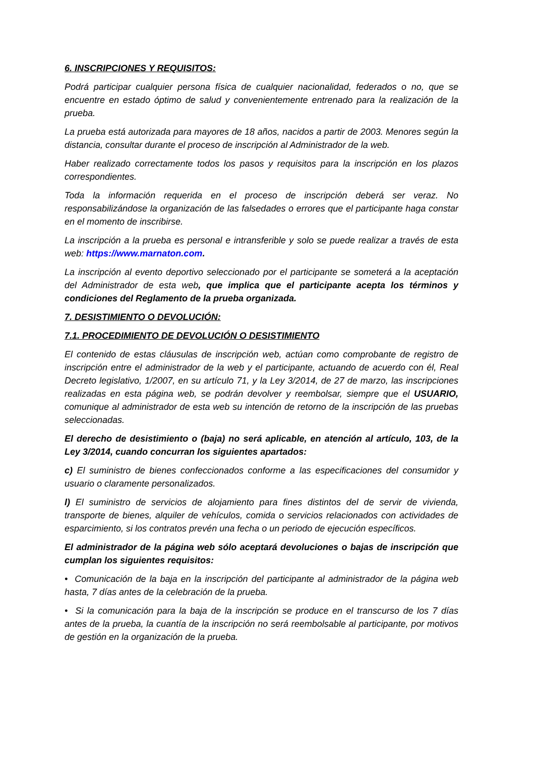6. INSCRIPCIONES Y REQUISITOS:
Podrá participar cualquier persona física de cualquier nacionalidad, federados o no, que se encuentre en estado óptimo de salud y convenientemente entrenado para la realización de la prueba.
La prueba está autorizada para mayores de 18 años, nacidos a partir de 2003. Menores según la distancia, consultar durante el proceso de inscripción al Administrador de la web.
Haber realizado correctamente todos los pasos y requisitos para la inscripción en los plazos correspondientes.
Toda la información requerida en el proceso de inscripción deberá ser veraz. No responsabilizándose la organización de las falsedades o errores que el participante haga constar en el momento de inscribirse.
La inscripción a la prueba es personal e intransferible y solo se puede realizar a través de esta web: https://www.marnaton.com.
La inscripción al evento deportivo seleccionado por el participante se someterá a la aceptación del Administrador de esta web, que implica que el participante acepta los términos y condiciones del Reglamento de la prueba organizada.
7. DESISTIMIENTO O DEVOLUCIÓN:
7.1. PROCEDIMIENTO DE DEVOLUCIÓN O DESISTIMIENTO
El contenido de estas cláusulas de inscripción web, actúan como comprobante de registro de inscripción entre el administrador de la web y el participante, actuando de acuerdo con él, Real Decreto legislativo, 1/2007, en su artículo 71, y la Ley 3/2014, de 27 de marzo, las inscripciones realizadas en esta página web, se podrán devolver y reembolsar, siempre que el USUARIO, comunique al administrador de esta web su intención de retorno de la inscripción de las pruebas seleccionadas.
El derecho de desistimiento o (baja) no será aplicable, en atención al artículo, 103, de la Ley 3/2014, cuando concurran los siguientes apartados:
c) El suministro de bienes confeccionados conforme a las especificaciones del consumidor y usuario o claramente personalizados.
l) El suministro de servicios de alojamiento para fines distintos del de servir de vivienda, transporte de bienes, alquiler de vehículos, comida o servicios relacionados con actividades de esparcimiento, si los contratos prevén una fecha o un periodo de ejecución específicos.
El administrador de la página web sólo aceptará devoluciones o bajas de inscripción que cumplan los siguientes requisitos:
• Comunicación de la baja en la inscripción del participante al administrador de la página web hasta, 7 días antes de la celebración de la prueba.
• Si la comunicación para la baja de la inscripción se produce en el transcurso de los 7 días antes de la prueba, la cuantía de la inscripción no será reembolsable al participante, por motivos de gestión en la organización de la prueba.